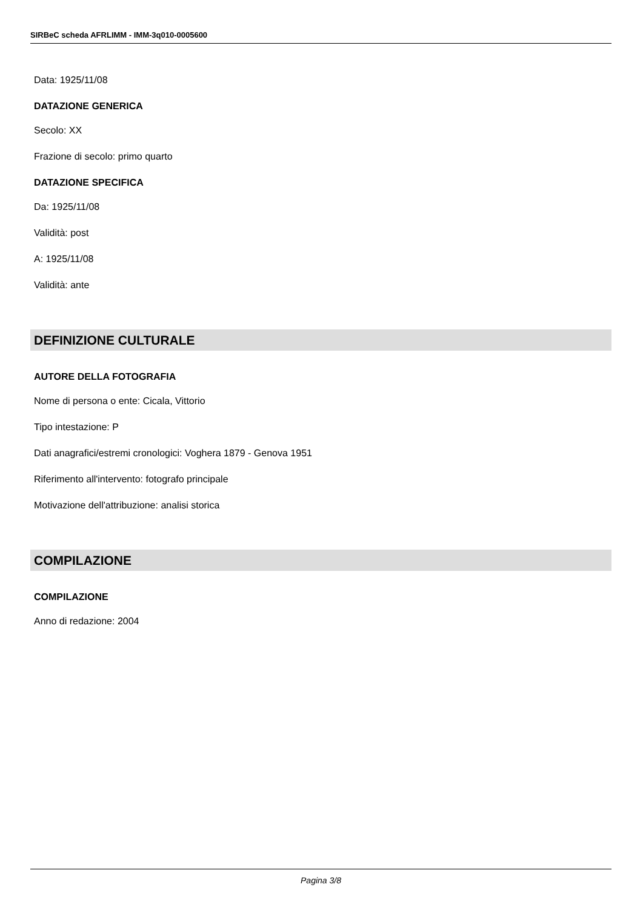SIRBeC scheda AFRLIMM - IMM-3q010-0005600
Data: 1925/11/08
DATAZIONE GENERICA
Secolo: XX
Frazione di secolo: primo quarto
DATAZIONE SPECIFICA
Da: 1925/11/08
Validità: post
A: 1925/11/08
Validità: ante
DEFINIZIONE CULTURALE
AUTORE DELLA FOTOGRAFIA
Nome di persona o ente: Cicala, Vittorio
Tipo intestazione: P
Dati anagrafici/estremi cronologici: Voghera 1879 - Genova 1951
Riferimento all'intervento: fotografo principale
Motivazione dell'attribuzione: analisi storica
COMPILAZIONE
COMPILAZIONE
Anno di redazione: 2004
Pagina 3/8